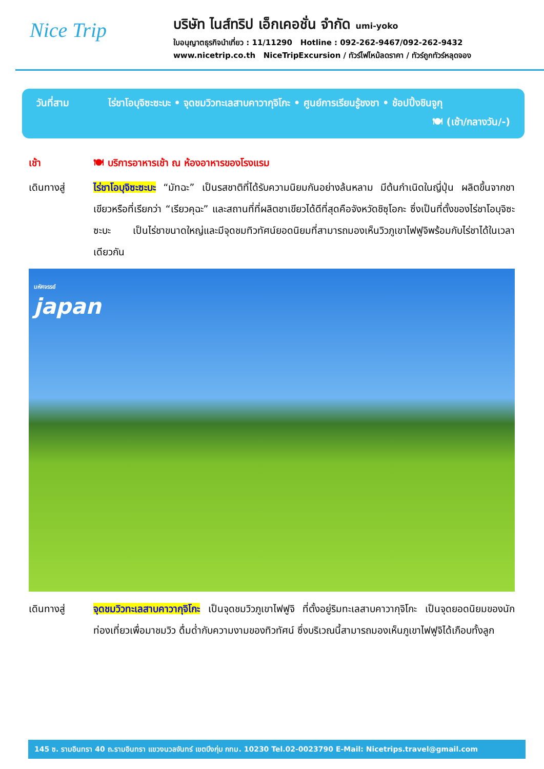Nice Trip
บริษัท ไนส์ทริป เอ็กเคอชั่น จำกัด umi-yoko
ใบอนุญาตธุรกิจนำเที่ยว : 11/11290 Hotline : 092-262-9467/092-262-9432
www.nicetrip.co.th NiceTripExcursion / ทัวร์ไฟไหม้ลดราคา / ทัวร์ถูกทัวร์หลุดจอง
วันที่สาม ไร่ชาโอบุจิซะซะบะ • จุดชมวิวทะเลสาบคาวากุจิโกะ • ศูนย์การเรียนรู้ชงชา • ช้อปปิ้งชินจูกุ
🍽 (เช้า/กลางวัน/-)
เช้า 🍽 บริการอาหารเช้า ณ ห้องอาหารของโรงแรม
เดินทางสู่ ไร่ชาโอบุจิซะซะบะ “มัทฉะ” เป็นรสชาติที่ได้รับความนิยมกันอย่างล้นหลาม มีต้นกำเนิดในญี่ปุ่น ผลิตขึ้นจากชาเขียวหรือที่เรียกว่า “เรียวคุฉะ” และสถานที่ที่ผลิตชาเขียวได้ดีที่สุดคือจังหวัดชิซุโอกะ ซึ่งเป็นที่ตั้งของไร่ชาโอบุจิซะซะบะ เป็นไร่ชาขนาดใหญ่และมีจุดชมทิวทัศน์ยอดนิยมที่สามารถมองเห็นวิวภูเขาไฟฟูจิพร้อมกับไร่ชาได้ในเวลาเดียวกัน
มหัศจรรย์
japan
เดินทางสู่ จุดชมวิวทะเลสาบคาวากุจิโกะ เป็นจุดชมวิวภูเขาไฟฟูจิ ที่ตั้งอยู่ริมทะเลสาบคาวากุจิโกะ เป็นจุดยอดนิยมของนักท่องเที่ยวเพื่อมาชมวิว ดื่มด่ำกับความงามของทิวทัศน์ ซึ่งบริเวณนี้สามารถมองเห็นภูเขาไฟฟูจิได้เกือบทั้งลูก
145 ซ. รามอินทรา 40 ถ.รามอินทรา แขวงนวลจันทร์ เขตบึงกุ่ม กทม. 10230 Tel.02-0023790 E-Mail: Nicetrips.travel@gmail.com